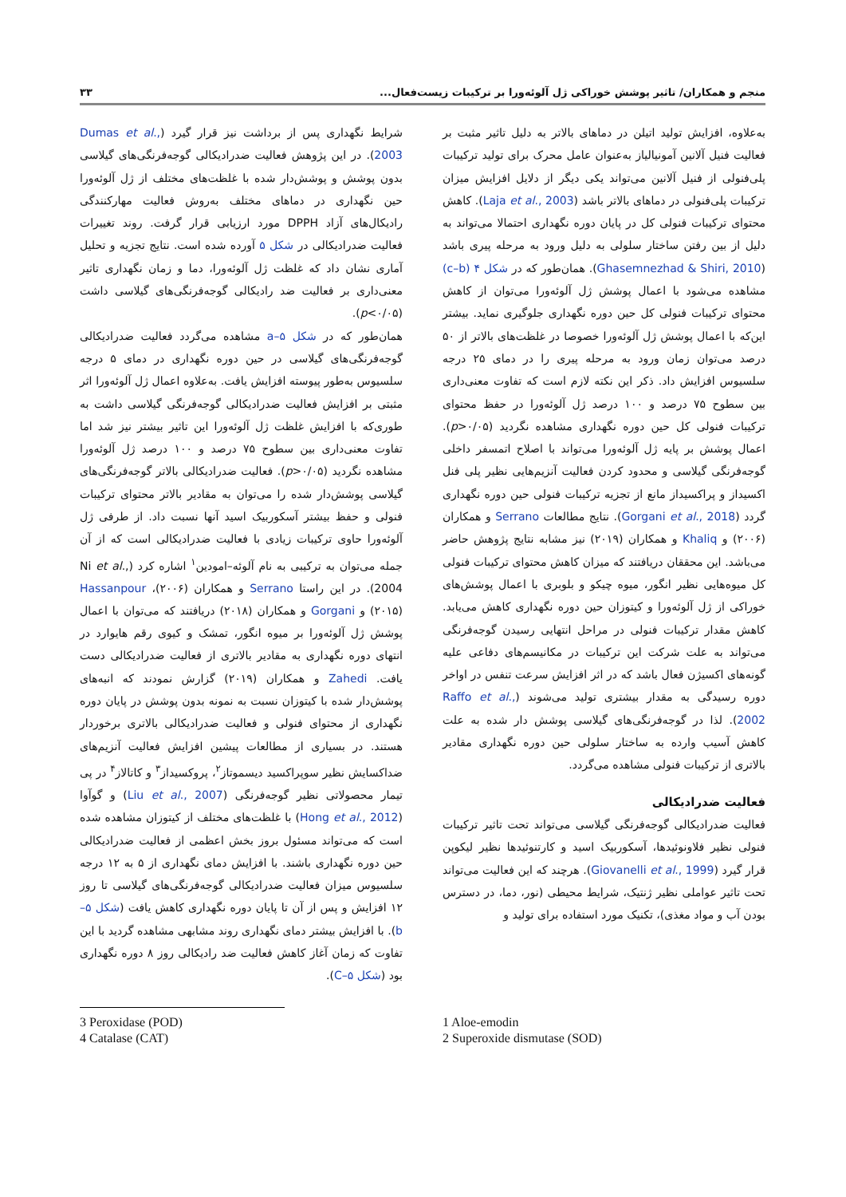منجم و همکاران/ تاثیر پوشش خوراکی ژل آلوئه‌ورا بر ترکیبات زیست‌فعال... ۳۳
به‌علاوه، افزایش تولید اتیلن در دماهای بالاتر به دلیل تاثیر مثبت بر فعالیت فنیل آلانین آمونیالیاز به‌عنوان عامل محرک برای تولید ترکیبات پلی‌فنولی از فنیل آلانین می‌تواند یکی دیگر از دلایل افزایش میزان ترکیبات پلی‌فنولی در دماهای بالاتر باشد (Laja et al., 2003). کاهش محتوای ترکیبات فنولی کل در پایان دوره نگهداری احتمالا می‌تواند به دلیل از بین رفتن ساختار سلولی به دلیل ورود به مرحله پیری باشد (Ghasemnezhad & Shiri, 2010). همان‌طور که در شکل ۴ (c–b) مشاهده می‌شود با اعمال پوشش ژل آلوئه‌ورا می‌توان از کاهش محتوای ترکیبات فنولی کل حین دوره نگهداری جلوگیری نماید. بیشتر این‌که با اعمال پوشش ژل آلوئه‌ورا خصوصا در غلظت‌های بالاتر از ۵۰ درصد می‌توان زمان ورود به مرحله پیری را در دمای ۲۵ درجه سلسیوس افزایش داد. ذکر این نکته لازم است که تفاوت معنی‌داری بین سطوح ۷۵ درصد و ۱۰۰ درصد ژل آلوئه‌ورا در حفظ محتوای ترکیبات فنولی کل حین دوره نگهداری مشاهده نگردید (p>۰/۰۵). اعمال پوشش بر پایه ژل آلوئه‌ورا می‌تواند با اصلاح اتمسفر داخلی گوجه‌فرنگی گیلاسی و محدود کردن فعالیت آنزیم‌هایی نظیر پلی فنل اکسیداز و پراکسیداز مانع از تجزیه ترکیبات فنولی حین دوره نگهداری گردد (Gorgani et al., 2018). نتایج مطالعات Serrano و همکاران (۲۰۰۶) و Khaliq و همکاران (۲۰۱۹) نیز مشابه نتایج پژوهش حاضر می‌باشد. این محققان دریافتند که میزان کاهش محتوای ترکیبات فنولی کل میوه‌هایی نظیر انگور، میوه چیکو و بلوبری با اعمال پوشش‌های خوراکی از ژل آلوئه‌ورا و کیتوزان حین دوره نگهداری کاهش می‌یابد. کاهش مقدار ترکیبات فنولی در مراحل انتهایی رسیدن گوجه‌فرنگی می‌تواند به علت شرکت این ترکیبات در مکانیسم‌های دفاعی علیه گونه‌های اکسیژن فعال باشد که در اثر افزایش سرعت تنفس در اواخر دوره رسیدگی به مقدار بیشتری تولید می‌شوند (Raffo et al., 2002). لذا در گوجه‌فرنگی‌های گیلاسی پوشش دار شده به علت کاهش آسیب وارده به ساختار سلولی حین دوره نگهداری مقادیر بالاتری از ترکیبات فنولی مشاهده می‌گردد.
فعالیت ضدرادیکالی
فعالیت ضدرادیکالی گوجه‌فرنگی گیلاسی می‌تواند تحت تاثیر ترکیبات فنولی نظیر فلاونوئیدها، آسکوربیک اسید و کارتنوئیدها نظیر لیکوپن قرار گیرد (Giovanelli et al., 1999). هرچند که این فعالیت می‌تواند تحت تاثیر عواملی نظیر ژنتیک، شرایط محیطی (نور، دما، در دسترس بودن آب و مواد مغذی)، تکنیک مورد استفاده برای تولید و
شرایط نگهداری پس از برداشت نیز قرار گیرد (Dumas et al., 2003). در این پژوهش فعالیت ضدرادیکالی گوجه‌فرنگی‌های گیلاسی بدون پوشش و پوشش‌دار شده با غلظت‌های مختلف از ژل آلوئه‌ورا حین نگهداری در دماهای مختلف به‌روش فعالیت مهارکنندگی رادیکال‌های آزاد DPPH مورد ارزیابی قرار گرفت. روند تغییرات فعالیت ضدرادیکالی در شکل ۵ آورده شده است. نتایج تجزیه و تحلیل آماری نشان داد که غلظت ژل آلوئه‌ورا، دما و زمان نگهداری تاثیر معنی‌داری بر فعالیت ضد رادیکالی گوجه‌فرنگی‌های گیلاسی داشت (p<۰/۰۵).
همان‌طور که در شکل ۵–a مشاهده می‌گردد فعالیت ضدرادیکالی گوجه‌فرنگی‌های گیلاسی در حین دوره نگهداری در دمای ۵ درجه سلسیوس به‌طور پیوسته افزایش یافت. به‌علاوه اعمال ژل آلوئه‌ورا اثر مثبتی بر افزایش فعالیت ضدرادیکالی گوجه‌فرنگی گیلاسی داشت به طوری‌که با افزایش غلظت ژل آلوئه‌ورا این تاثیر بیشتر نیز شد اما تفاوت معنی‌داری بین سطوح ۷۵ درصد و ۱۰۰ درصد ژل آلوئه‌ورا مشاهده نگردید (p>۰/۰۵). فعالیت ضدرادیکالی بالاتر گوجه‌فرنگی‌های گیلاسی پوشش‌دار شده را می‌توان به مقادیر بالاتر محتوای ترکیبات فنولی و حفظ بیشتر آسکوربیک اسید آنها نسبت داد. از طرفی ژل آلوئه‌ورا حاوی ترکیبات زیادی با فعالیت ضدرادیکالی است که از آن جمله می‌توان به ترکیبی به نام آلوئه–امودین<sup>۱</sup> اشاره کرد (Ni et al., 2004). در این راستا Serrano و همکاران (۲۰۰۶)، Hassanpour (۲۰۱۵) و Gorgani و همکاران (۲۰۱۸) دریافتند که می‌توان با اعمال پوشش ژل آلوئه‌ورا بر میوه انگور، تمشک و کیوی رقم هایوارد در انتهای دوره نگهداری به مقادیر بالاتری از فعالیت ضدرادیکالی دست یافت. Zahedi و همکاران (۲۰۱۹) گزارش نمودند که انبه‌های پوشش‌دار شده با کیتوزان نسبت به نمونه بدون پوشش در پایان دوره نگهداری از محتوای فنولی و فعالیت ضدرادیکالی بالاتری برخوردار هستند. در بسیاری از مطالعات پیشین افزایش فعالیت آنزیم‌های ضداکسایش نظیر سوپراکسید دیسموتاز<sup>۲</sup>، پروکسیداز<sup>۳</sup> و کاتالاز<sup>۴</sup> در پی تیمار محصولاتی نظیر گوجه‌فرنگی (Liu et al., 2007) و گوآوا (Hong et al., 2012) با غلظت‌های مختلف از کیتوزان مشاهده شده است که می‌تواند مسئول بروز بخش اعظمی از فعالیت ضدرادیکالی حین دوره نگهداری باشند. با افزایش دمای نگهداری از ۵ به ۱۲ درجه سلسیوس میزان فعالیت ضدرادیکالی گوجه‌فرنگی‌های گیلاسی تا روز ۱۲ افزایش و پس از آن تا پایان دوره نگهداری کاهش یافت (شکل ۵–b). با افزایش بیشتر دمای نگهداری روند مشابهی مشاهده گردید با این تفاوت که زمان آغاز کاهش فعالیت ضد رادیکالی روز ۸ دوره نگهداری بود (شکل ۵–C).
1 Aloe-emodin
2 Superoxide dismutase (SOD)
3 Peroxidase (POD)
4 Catalase (CAT)